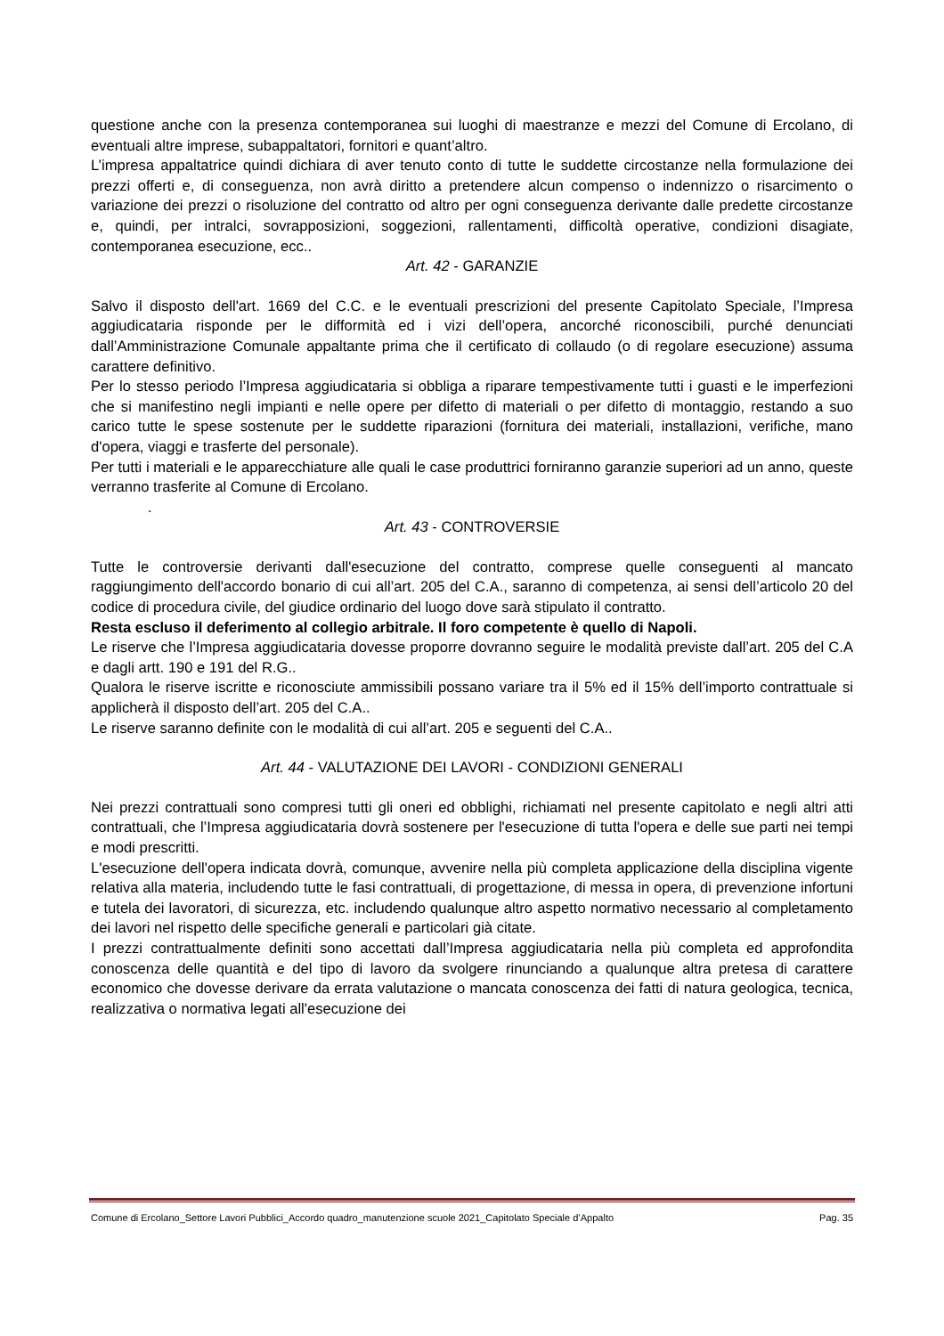questione anche con la presenza contemporanea sui luoghi di maestranze e mezzi del Comune di Ercolano, di eventuali altre imprese, subappaltatori, fornitori e quant’altro.
L’impresa appaltatrice quindi dichiara di aver tenuto conto di tutte le suddette circostanze nella formulazione dei prezzi offerti e, di conseguenza, non avrà diritto a pretendere alcun compenso o indennizzo o risarcimento o variazione dei prezzi o risoluzione del contratto od altro per ogni conseguenza derivante dalle predette circostanze e, quindi, per intralci, sovrapposizioni, soggezioni, rallentamenti, difficoltà operative, condizioni disagiate, contemporanea esecuzione, ecc..
Art. 42 - GARANZIE
Salvo il disposto dell'art. 1669 del C.C. e le eventuali prescrizioni del presente Capitolato Speciale, l’Impresa aggiudicataria risponde per le difformità ed i vizi dell’opera, ancorché riconoscibili, purché denunciati dall’Amministrazione Comunale appaltante prima che il certificato di collaudo (o di regolare esecuzione) assuma carattere definitivo.
Per lo stesso periodo l’Impresa aggiudicataria si obbliga a riparare tempestivamente tutti i guasti e le imperfezioni che si manifestino negli impianti e nelle opere per difetto di materiali o per difetto di montaggio, restando a suo carico tutte le spese sostenute per le suddette riparazioni (fornitura dei materiali, installazioni, verifiche, mano d'opera, viaggi e trasferte del personale).
Per tutti i materiali e le apparecchiature alle quali le case produttrici forniranno garanzie superiori ad un anno, queste verranno trasferite al Comune di Ercolano.
.
Art. 43 - CONTROVERSIE
Tutte le controversie derivanti dall'esecuzione del contratto, comprese quelle conseguenti al mancato raggiungimento dell'accordo bonario di cui all’art. 205 del C.A., saranno di competenza, ai sensi dell’articolo 20 del codice di procedura civile, del giudice ordinario del luogo dove sarà stipulato il contratto.
Resta escluso il deferimento al collegio arbitrale. Il foro competente è quello di Napoli.
Le riserve che l’Impresa aggiudicataria dovesse proporre dovranno seguire le modalità previste dall’art. 205 del C.A e dagli artt. 190 e 191 del R.G..
Qualora le riserve iscritte e riconosciute ammissibili possano variare tra il 5% ed il 15% dell’importo contrattuale si applicherà il disposto dell’art. 205 del C.A..
Le riserve saranno definite con le modalità di cui all’art. 205 e seguenti del C.A..
Art. 44 - VALUTAZIONE DEI LAVORI - CONDIZIONI GENERALI
Nei prezzi contrattuali sono compresi tutti gli oneri ed obblighi, richiamati nel presente capitolato e negli altri atti contrattuali, che l’Impresa aggiudicataria dovrà sostenere per l'esecuzione di tutta l'opera e delle sue parti nei tempi e modi prescritti.
L'esecuzione dell'opera indicata dovrà, comunque, avvenire nella più completa applicazione della disciplina vigente relativa alla materia, includendo tutte le fasi contrattuali, di progettazione, di messa in opera, di prevenzione infortuni e tutela dei lavoratori, di sicurezza, etc. includendo qualunque altro aspetto normativo necessario al completamento dei lavori nel rispetto delle specifiche generali e particolari già citate.
I prezzi contrattualmente definiti sono accettati dall’Impresa aggiudicataria nella più completa ed approfondita conoscenza delle quantità e del tipo di lavoro da svolgere rinunciando a qualunque altra pretesa di carattere economico che dovesse derivare da errata valutazione o mancata conoscenza dei fatti di natura geologica, tecnica, realizzativa o normativa legati all'esecuzione dei
Comune di Ercolano_Settore Lavori Pubblici_Accordo quadro_manutenzione scuole 2021_Capitolato Speciale d’Appalto Pag. 35